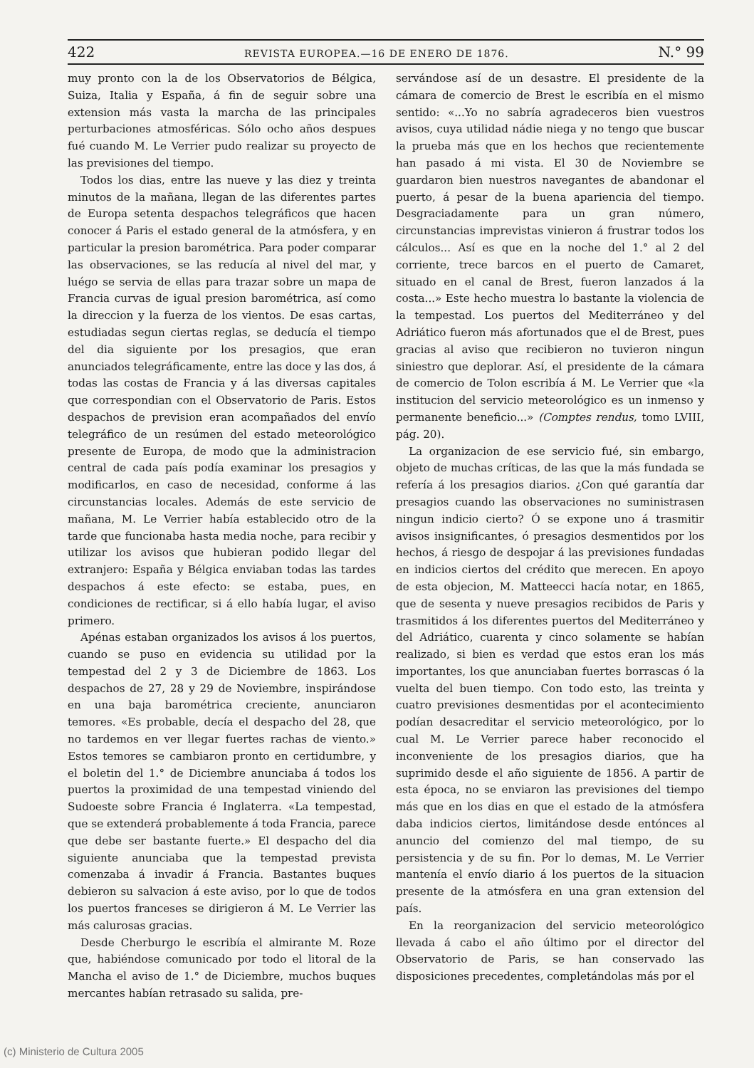422 REVISTA EUROPEA.—16 DE ENERO DE 1876. N.° 99
muy pronto con la de los Observatorios de Bélgica, Suiza, Italia y España, á fin de seguir sobre una extension más vasta la marcha de las principales perturbaciones atmosféricas. Sólo ocho años despues fué cuando M. Le Verrier pudo realizar su proyecto de las previsiones del tiempo.
Todos los dias, entre las nueve y las diez y treinta minutos de la mañana, llegan de las diferentes partes de Europa setenta despachos telegráficos que hacen conocer á Paris el estado general de la atmósfera, y en particular la presion barométrica. Para poder comparar las observaciones, se las reducía al nivel del mar, y luégo se servia de ellas para trazar sobre un mapa de Francia curvas de igual presion barométrica, así como la direccion y la fuerza de los vientos. De esas cartas, estudiadas segun ciertas reglas, se deducía el tiempo del dia siguiente por los presagios, que eran anunciados telegráficamente, entre las doce y las dos, á todas las costas de Francia y á las diversas capitales que correspondian con el Observatorio de Paris. Estos despachos de prevision eran acompañados del envío telegráfico de un resúmen del estado meteorológico presente de Europa, de modo que la administracion central de cada país podía examinar los presagios y modificarlos, en caso de necesidad, conforme á las circunstancias locales. Además de este servicio de mañana, M. Le Verrier había establecido otro de la tarde que funcionaba hasta media noche, para recibir y utilizar los avisos que hubieran podido llegar del extranjero: España y Bélgica enviaban todas las tardes despachos á este efecto: se estaba, pues, en condiciones de rectificar, si á ello había lugar, el aviso primero.
Apénas estaban organizados los avisos á los puertos, cuando se puso en evidencia su utilidad por la tempestad del 2 y 3 de Diciembre de 1863. Los despachos de 27, 28 y 29 de Noviembre, inspirándose en una baja barométrica creciente, anunciaron temores. «Es probable, decía el despacho del 28, que no tardemos en ver llegar fuertes rachas de viento.» Estos temores se cambiaron pronto en certidumbre, y el boletin del 1.° de Diciembre anunciaba á todos los puertos la proximidad de una tempestad viniendo del Sudoeste sobre Francia é Inglaterra. «La tempestad, que se extenderá probablemente á toda Francia, parece que debe ser bastante fuerte.» El despacho del dia siguiente anunciaba que la tempestad prevista comenzaba á invadir á Francia. Bastantes buques debieron su salvacion á este aviso, por lo que de todos los puertos franceses se dirigieron á M. Le Verrier las más calurosas gracias.
Desde Cherburgo le escribía el almirante M. Roze que, habiéndose comunicado por todo el litoral de la Mancha el aviso de 1.° de Diciembre, muchos buques mercantes habían retrasado su salida, pre-
servándose así de un desastre. El presidente de la cámara de comercio de Brest le escribía en el mismo sentido: «...Yo no sabría agradeceros bien vuestros avisos, cuya utilidad nádie niega y no tengo que buscar la prueba más que en los hechos que recientemente han pasado á mi vista. El 30 de Noviembre se guardaron bien nuestros navegantes de abandonar el puerto, á pesar de la buena apariencia del tiempo. Desgraciadamente para un gran número, circunstancias imprevistas vinieron á frustrar todos los cálculos... Así es que en la noche del 1.° al 2 del corriente, trece barcos en el puerto de Camaret, situado en el canal de Brest, fueron lanzados á la costa...» Este hecho muestra lo bastante la violencia de la tempestad. Los puertos del Mediterráneo y del Adriático fueron más afortunados que el de Brest, pues gracias al aviso que recibieron no tuvieron ningun siniestro que deplorar. Así, el presidente de la cámara de comercio de Tolon escribía á M. Le Verrier que «la institucion del servicio meteorológico es un inmenso y permanente beneficio...» (Comptes rendus, tomo LVIII, pág. 20).
La organizacion de ese servicio fué, sin embargo, objeto de muchas críticas, de las que la más fundada se refería á los presagios diarios. ¿Con qué garantía dar presagios cuando las observaciones no suministrasen ningun indicio cierto? Ó se expone uno á trasmitir avisos insignificantes, ó presagios desmentidos por los hechos, á riesgo de despojar á las previsiones fundadas en indicios ciertos del crédito que merecen. En apoyo de esta objecion, M. Matteecci hacía notar, en 1865, que de sesenta y nueve presagios recibidos de Paris y trasmitidos á los diferentes puertos del Mediterráneo y del Adriático, cuarenta y cinco solamente se habían realizado, si bien es verdad que estos eran los más importantes, los que anunciaban fuertes borrascas ó la vuelta del buen tiempo. Con todo esto, las treinta y cuatro previsiones desmentidas por el acontecimiento podían desacreditar el servicio meteorológico, por lo cual M. Le Verrier parece haber reconocido el inconveniente de los presagios diarios, que ha suprimido desde el año siguiente de 1856. A partir de esta época, no se enviaron las previsiones del tiempo más que en los dias en que el estado de la atmósfera daba indicios ciertos, limitándose desde entónces al anuncio del comienzo del mal tiempo, de su persistencia y de su fin. Por lo demas, M. Le Verrier mantenía el envío diario á los puertos de la situacion presente de la atmósfera en una gran extension del país.
En la reorganizacion del servicio meteorológico llevada á cabo el año último por el director del Observatorio de Paris, se han conservado las disposiciones precedentes, completándolas más por el
(c) Ministerio de Cultura 2005